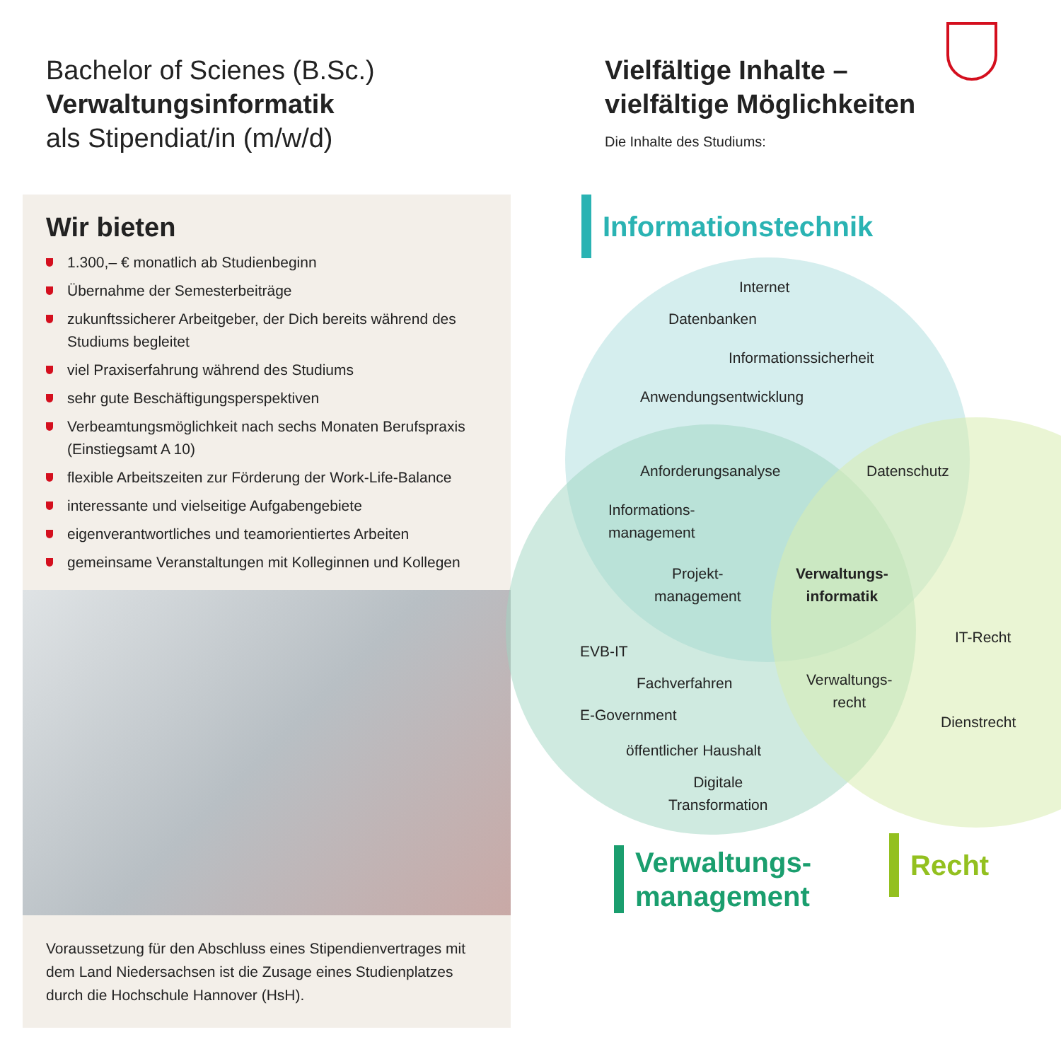Bachelor of Scienes (B.Sc.)
Verwaltungsinformatik
als Stipendiat/in (m/w/d)
Wir bieten
1.300,– € monatlich ab Studienbeginn
Übernahme der Semesterbeiträge
zukunftssicherer Arbeitgeber, der Dich bereits während des Studiums begleitet
viel Praxiserfahrung während des Studiums
sehr gute Beschäftigungsperspektiven
Verbeamtungsmöglichkeit nach sechs Monaten Berufspraxis (Einstiegsamt A 10)
flexible Arbeitszeiten zur Förderung der Work-Life-Balance
interessante und vielseitige Aufgabengebiete
eigenverantwortliches und teamorientiertes Arbeiten
gemeinsame Veranstaltungen mit Kolleginnen und Kollegen
Voraussetzung für den Abschluss eines Stipendienvertrages mit dem Land Niedersachsen ist die Zusage eines Studienplatzes durch die Hochschule Hannover (HsH).
Vielfältige Inhalte –
vielfältige Möglichkeiten
Die Inhalte des Studiums:
Informationstechnik
Internet
Datenbanken
Informationssicherheit
Anwendungsentwicklung
Anforderungsanalyse Datenschutz
Informations-
management
Projekt-
management
Verwaltungs-
informatik
EVB-IT
IT-Recht
Fachverfahren
Verwaltungs-
recht
E-Government Dienstrecht
öffentlicher Haushalt
Digitale
Transformation
Verwaltungs-
management
Recht